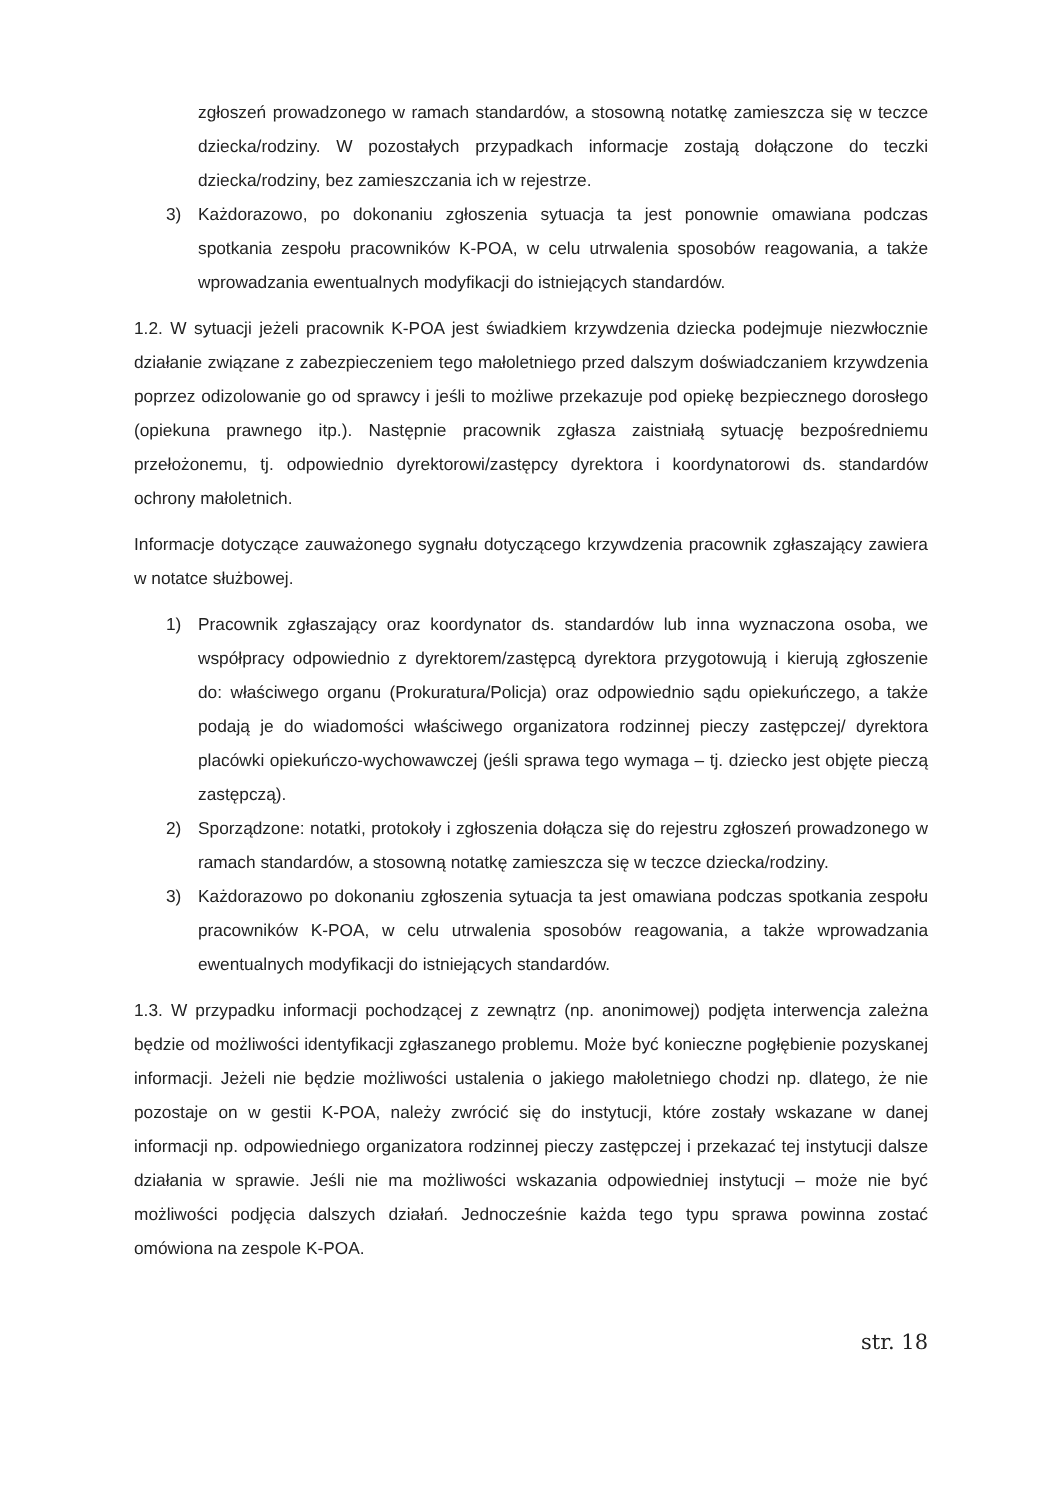zgłoszeń prowadzonego w ramach standardów, a stosowną notatkę zamieszcza się w teczce dziecka/rodziny. W pozostałych przypadkach informacje zostają dołączone do teczki dziecka/rodziny, bez zamieszczania ich w rejestrze.
3) Każdorazowo, po dokonaniu zgłoszenia sytuacja ta jest ponownie omawiana podczas spotkania zespołu pracowników K-POA, w celu utrwalenia sposobów reagowania, a także wprowadzania ewentualnych modyfikacji do istniejących standardów.
1.2. W sytuacji jeżeli pracownik K-POA jest świadkiem krzywdzenia dziecka podejmuje niezwłocznie działanie związane z zabezpieczeniem tego małoletniego przed dalszym doświadczaniem krzywdzenia poprzez odizolowanie go od sprawcy i jeśli to możliwe przekazuje pod opiekę bezpiecznego dorosłego (opiekuna prawnego itp.). Następnie pracownik zgłasza zaistniałą sytuację bezpośredniemu przełożonemu, tj. odpowiednio dyrektorowi/zastępcy dyrektora i koordynatorowi ds. standardów ochrony małoletnich.
Informacje dotyczące zauważonego sygnału dotyczącego krzywdzenia pracownik zgłaszający zawiera w notatce służbowej.
1) Pracownik zgłaszający oraz koordynator ds. standardów lub inna wyznaczona osoba, we współpracy odpowiednio z dyrektorem/zastępcą dyrektora przygotowują i kierują zgłoszenie do: właściwego organu (Prokuratura/Policja) oraz odpowiednio sądu opiekuńczego, a także podają je do wiadomości właściwego organizatora rodzinnej pieczy zastępczej/ dyrektora placówki opiekuńczo-wychowawczej (jeśli sprawa tego wymaga – tj. dziecko jest objęte pieczą zastępczą).
2) Sporządzone: notatki, protokoły i zgłoszenia dołącza się do rejestru zgłoszeń prowadzonego w ramach standardów, a stosowną notatkę zamieszcza się w teczce dziecka/rodziny.
3) Każdorazowo po dokonaniu zgłoszenia sytuacja ta jest omawiana podczas spotkania zespołu pracowników K-POA, w celu utrwalenia sposobów reagowania, a także wprowadzania ewentualnych modyfikacji do istniejących standardów.
1.3. W przypadku informacji pochodzącej z zewnątrz (np. anonimowej) podjęta interwencja zależna będzie od możliwości identyfikacji zgłaszanego problemu. Może być konieczne pogłębienie pozyskanej informacji. Jeżeli nie będzie możliwości ustalenia o jakiego małoletniego chodzi np. dlatego, że nie pozostaje on w gestii K-POA, należy zwrócić się do instytucji, które zostały wskazane w danej informacji np. odpowiedniego organizatora rodzinnej pieczy zastępczej i przekazać tej instytucji dalsze działania w sprawie. Jeśli nie ma możliwości wskazania odpowiedniej instytucji – może nie być możliwości podjęcia dalszych działań. Jednocześnie każda tego typu sprawa powinna zostać omówiona na zespole K-POA.
str. 18